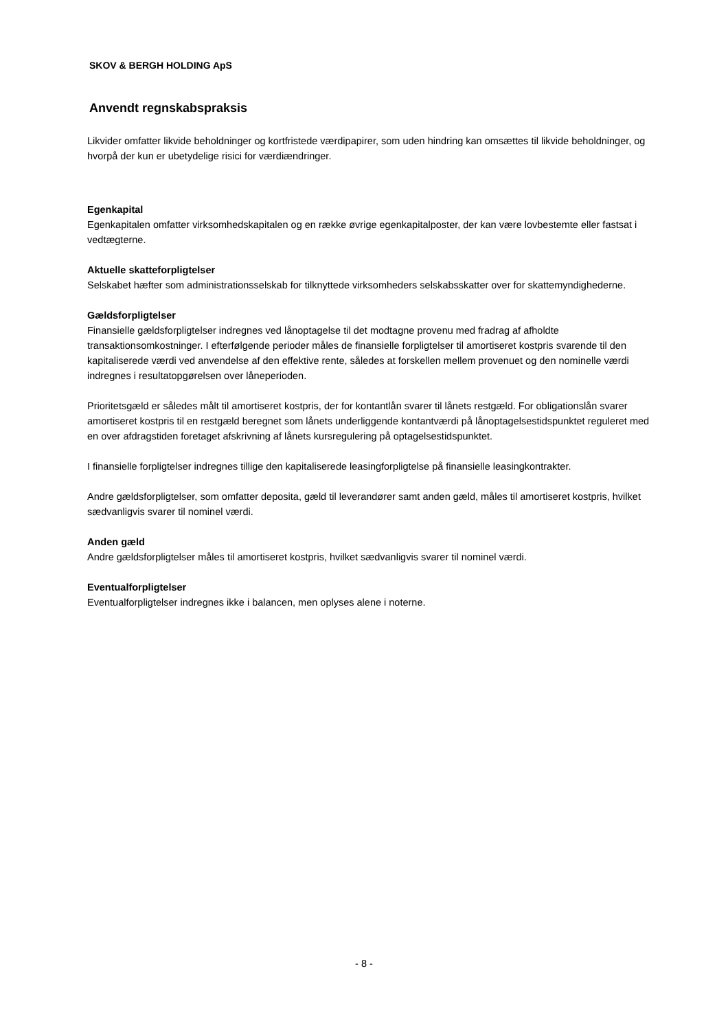SKOV & BERGH HOLDING ApS
Anvendt regnskabspraksis
Likvider omfatter likvide beholdninger og kortfristede værdipapirer, som uden hindring kan omsættes til likvide beholdninger, og hvorpå der kun er ubetydelige risici for værdiændringer.
Egenkapital
Egenkapitalen omfatter virksomhedskapitalen og en række øvrige egenkapitalposter, der kan være lovbestemte eller fastsat i vedtægterne.
Aktuelle skatteforpligtelser
Selskabet hæfter som administrationsselskab for tilknyttede virksomheders selskabsskatter over for skattemyndighederne.
Gældsforpligtelser
Finansielle gældsforpligtelser indregnes ved lånoptagelse til det modtagne provenu med fradrag af afholdte transaktionsomkostninger. I efterfølgende perioder måles de finansielle forpligtelser til amortiseret kostpris svarende til den kapitaliserede værdi ved anvendelse af den effektive rente, således at forskellen mellem provenuet og den nominelle værdi indregnes i resultatopgørelsen over låneperioden.
Prioritetsgæld er således målt til amortiseret kostpris, der for kontantlån svarer til lånets restgæld. For obligationslån svarer amortiseret kostpris til en restgæld beregnet som lånets underliggende kontantværdi på lånoptagelsestidspunktet reguleret med en over afdragstiden foretaget afskrivning af lånets kursregulering på optagelsestidspunktet.
I finansielle forpligtelser indregnes tillige den kapitaliserede leasingforpligtelse på finansielle leasingkontrakter.
Andre gældsforpligtelser, som omfatter deposita, gæld til leverandører samt anden gæld, måles til amortiseret kostpris, hvilket sædvanligvis svarer til nominel værdi.
Anden gæld
Andre gældsforpligtelser måles til amortiseret kostpris, hvilket sædvanligvis svarer til nominel værdi.
Eventualforpligtelser
Eventualforpligtelser indregnes ikke i balancen, men oplyses alene i noterne.
- 8 -